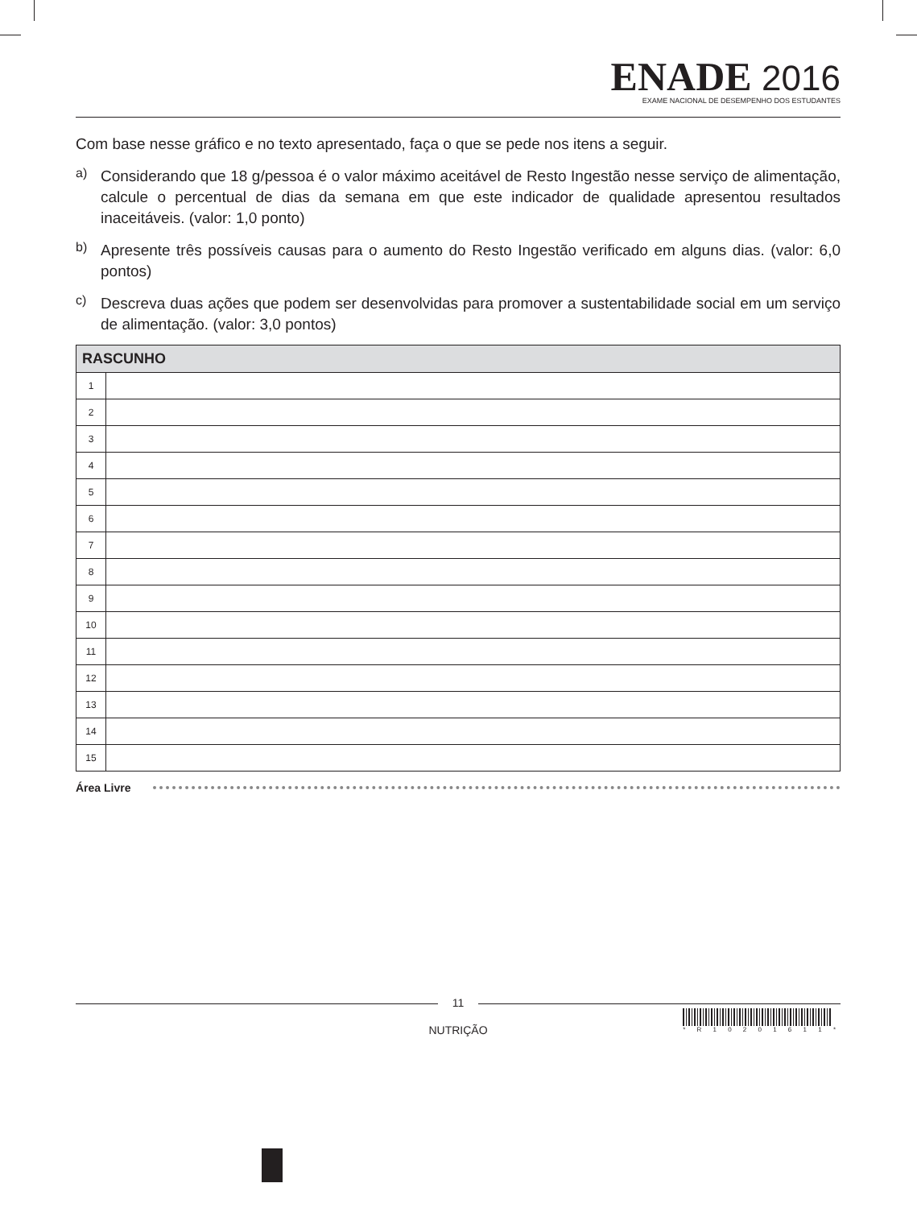ENADE 2016
EXAME NACIONAL DE DESEMPENHO DOS ESTUDANTES
Com base nesse gráfico e no texto apresentado, faça o que se pede nos itens a seguir.
a)
Considerando que 18 g/pessoa é o valor máximo aceitável de Resto Ingestão nesse serviço de alimentação, calcule o percentual de dias da semana em que este indicador de qualidade apresentou resultados inaceitáveis. (valor: 1,0 ponto)
b)
Apresente três possíveis causas para o aumento do Resto Ingestão verificado em alguns dias. (valor: 6,0 pontos)
c)
Descreva duas ações que podem ser desenvolvidas para promover a sustentabilidade social em um serviço de alimentação. (valor: 3,0 pontos)
| RASCUNHO | |
| --- | --- |
| 1 | |
| 2 | |
| 3 | |
| 4 | |
| 5 | |
| 6 | |
| 7 | |
| 8 | |
| 9 | |
| 10 | |
| 11 | |
| 12 | |
| 13 | |
| 14 | |
| 15 | |
Área Livre
11
NUTRIÇÃO
* R 1 0 2 0 1 6 1 1 *